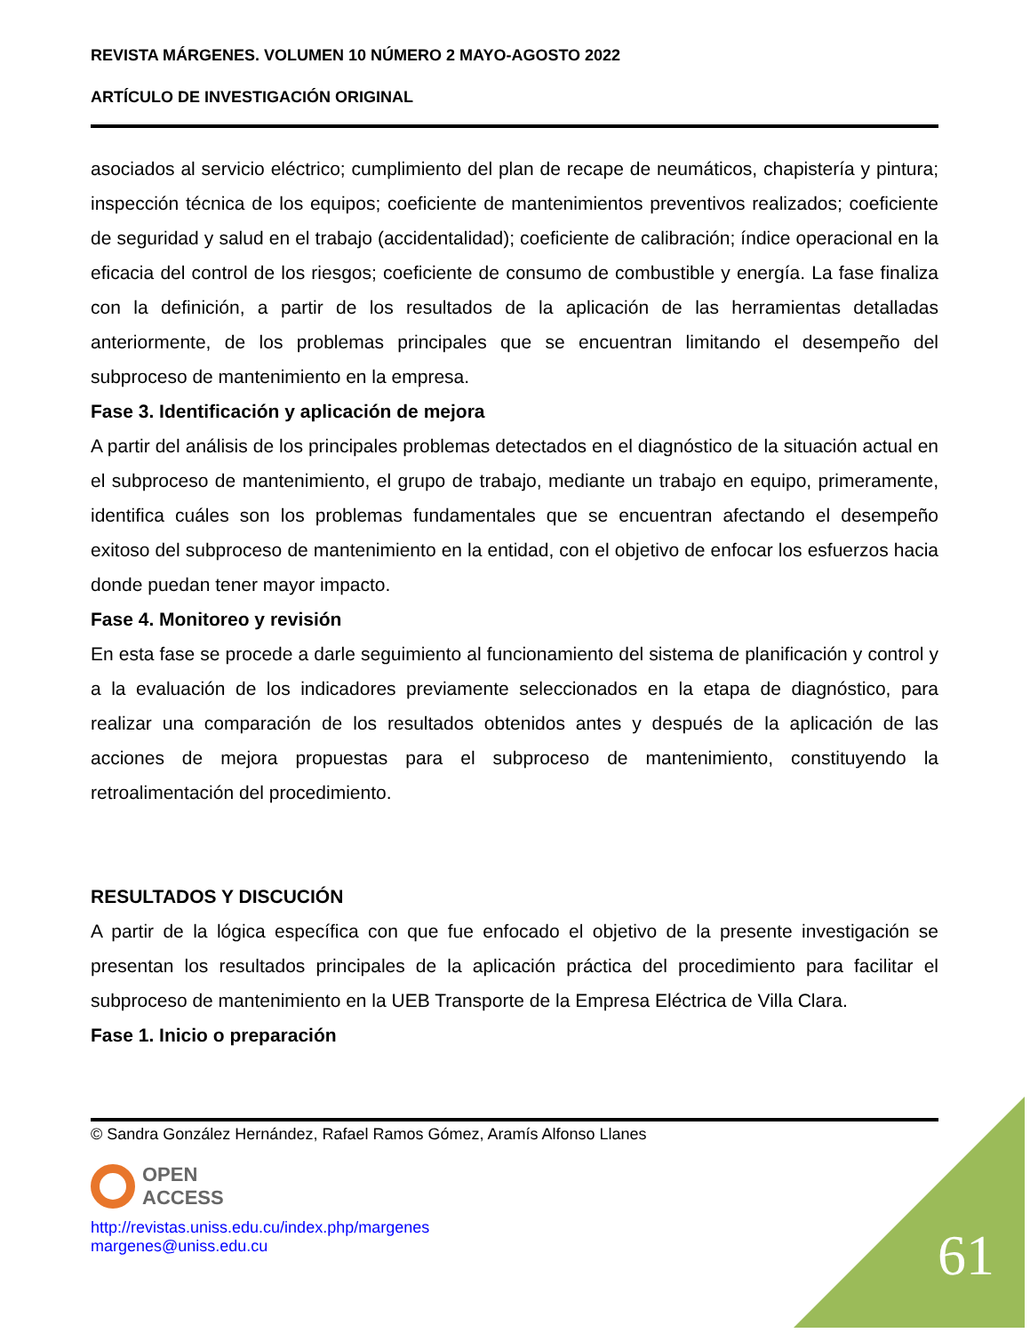REVISTA MÁRGENES. VOLUMEN 10 NÚMERO 2 MAYO-AGOSTO 2022
ARTÍCULO DE INVESTIGACIÓN ORIGINAL
asociados al servicio eléctrico; cumplimiento del plan de recape de neumáticos, chapistería y pintura; inspección técnica de los equipos; coeficiente de mantenimientos preventivos realizados; coeficiente de seguridad y salud en el trabajo (accidentalidad); coeficiente de calibración; índice operacional en la eficacia del control de los riesgos; coeficiente de consumo de combustible y energía. La fase finaliza con la definición, a partir de los resultados de la aplicación de las herramientas detalladas anteriormente, de los problemas principales que se encuentran limitando el desempeño del subproceso de mantenimiento en la empresa.
Fase 3. Identificación y aplicación de mejora
A partir del análisis de los principales problemas detectados en el diagnóstico de la situación actual en el subproceso de mantenimiento, el grupo de trabajo, mediante un trabajo en equipo, primeramente, identifica cuáles son los problemas fundamentales que se encuentran afectando el desempeño exitoso del subproceso de mantenimiento en la entidad, con el objetivo de enfocar los esfuerzos hacia donde puedan tener mayor impacto.
Fase 4. Monitoreo y revisión
En esta fase se procede a darle seguimiento al funcionamiento del sistema de planificación y control y a la evaluación de los indicadores previamente seleccionados en la etapa de diagnóstico, para realizar una comparación de los resultados obtenidos antes y después de la aplicación de las acciones de mejora propuestas para el subproceso de mantenimiento, constituyendo la retroalimentación del procedimiento.
RESULTADOS Y DISCUCIÓN
A partir de la lógica específica con que fue enfocado el objetivo de la presente investigación se presentan los resultados principales de la aplicación práctica del procedimiento para facilitar el subproceso de mantenimiento en la UEB Transporte de la Empresa Eléctrica de Villa Clara.
Fase 1. Inicio o preparación
© Sandra González Hernández, Rafael Ramos Gómez, Aramís Alfonso Llanes
OPEN
ACCESS
http://revistas.uniss.edu.cu/index.php/margenes
margenes@uniss.edu.cu
61